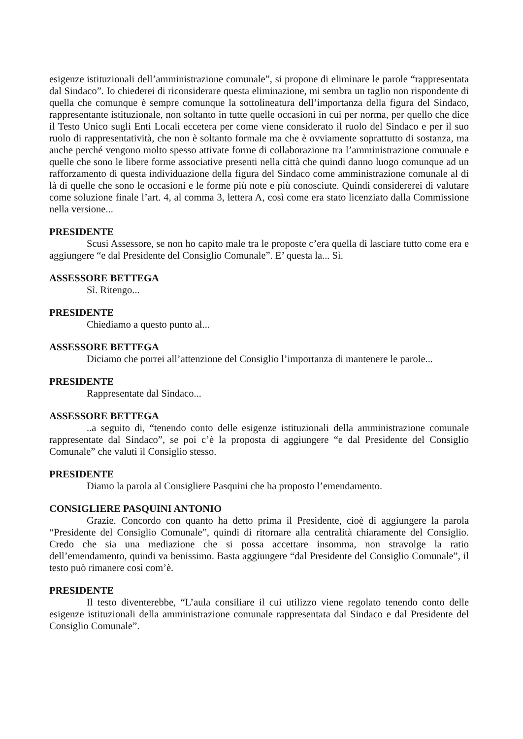esigenze istituzionali dell’amministrazione comunale”, si propone di eliminare le parole “rappresentata dal Sindaco”. Io chiederei di riconsiderare questa eliminazione, mi sembra un taglio non rispondente di quella che comunque è sempre comunque la sottolineatura dell’importanza della figura del Sindaco, rappresentante istituzionale, non soltanto in tutte quelle occasioni in cui per norma, per quello che dice il Testo Unico sugli Enti Locali eccetera per come viene considerato il ruolo del Sindaco e per il suo ruolo di rappresentatività, che non è soltanto formale ma che è ovviamente soprattutto di sostanza, ma anche perché vengono molto spesso attivate forme di collaborazione tra l’amministrazione comunale e quelle che sono le libere forme associative presenti nella città che quindi danno luogo comunque ad un rafforzamento di questa individuazione della figura del Sindaco come amministrazione comunale al di là di quelle che sono le occasioni e le forme più note e più conosciute. Quindi considererei di valutare come soluzione finale l’art. 4, al comma 3, lettera A, così come era stato licenziato dalla Commissione nella versione...
PRESIDENTE
Scusi Assessore, se non ho capito male tra le proposte c’era quella di lasciare tutto come era e aggiungere “e dal Presidente del Consiglio Comunale”. E’ questa la... Sì.
ASSESSORE BETTEGA
Sì. Ritengo...
PRESIDENTE
Chiediamo a questo punto al...
ASSESSORE BETTEGA
Diciamo che porrei all’attenzione del Consiglio l’importanza di mantenere le parole...
PRESIDENTE
Rappresentate dal Sindaco...
ASSESSORE BETTEGA
..a seguito di, “tenendo conto delle esigenze istituzionali della amministrazione comunale rappresentate dal Sindaco”, se poi c’è la proposta di aggiungere “e dal Presidente del Consiglio Comunale” che valuti il Consiglio stesso.
PRESIDENTE
Diamo la parola al Consigliere Pasquini che ha proposto l’emendamento.
CONSIGLIERE PASQUINI ANTONIO
Grazie. Concordo con quanto ha detto prima il Presidente, cioè di aggiungere la parola “Presidente del Consiglio Comunale”, quindi di ritornare alla centralità chiaramente del Consiglio. Credo che sia una mediazione che si possa accettare insomma, non stravolge la ratio dell’emendamento, quindi va benissimo. Basta aggiungere “dal Presidente del Consiglio Comunale”, il testo può rimanere così com’è.
PRESIDENTE
Il testo diventerebbe, “L’aula consiliare il cui utilizzo viene regolato tenendo conto delle esigenze istituzionali della amministrazione comunale rappresentata dal Sindaco e dal Presidente del Consiglio Comunale”.